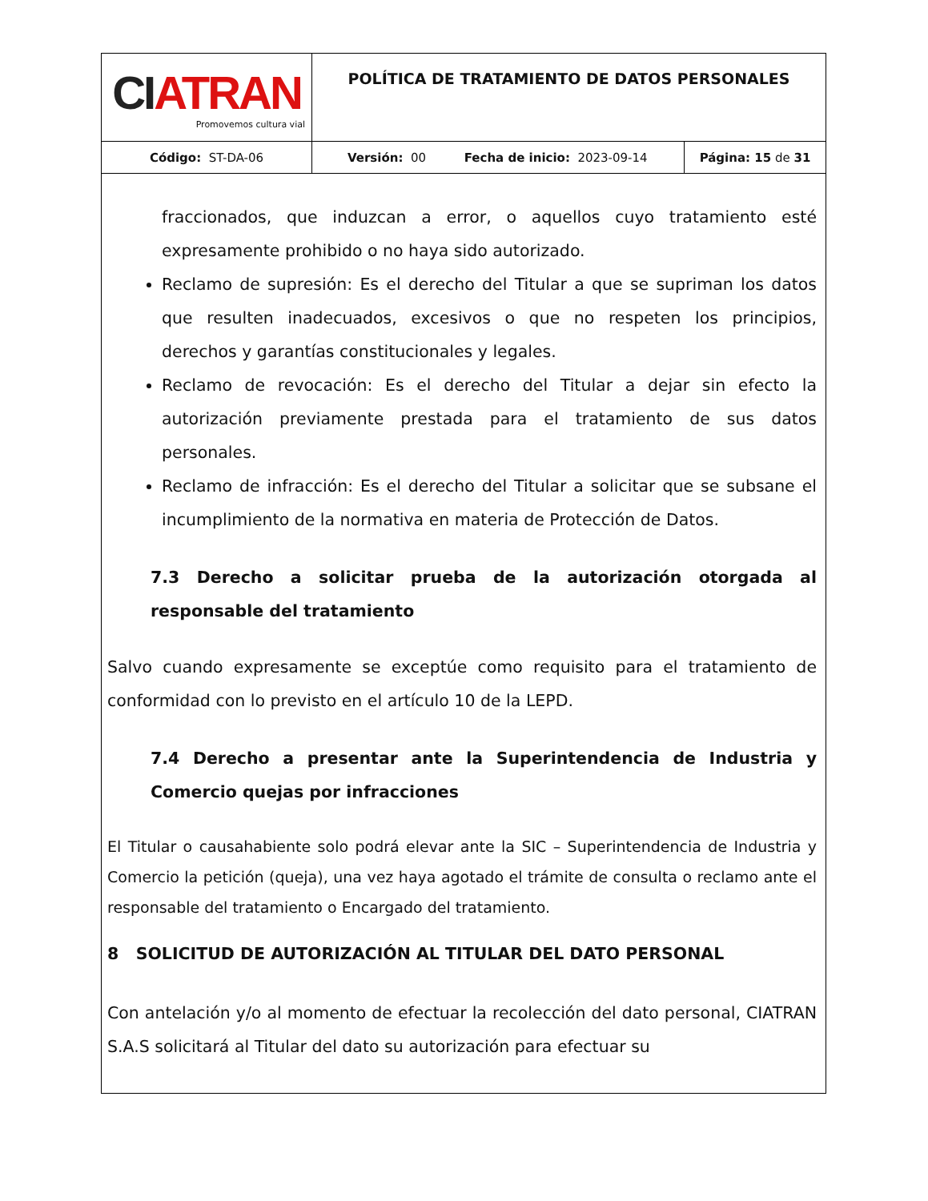| CI ATRAN Promovemos cultura vial | POLÍTICA DE TRATAMIENTO DE DATOS PERSONALES | |
| Código: ST-DA-06 | Versión: 00 Fecha de inicio: 2023-09-14 | Página: 15 de 31 |
fraccionados, que induzcan a error, o aquellos cuyo tratamiento esté expresamente prohibido o no haya sido autorizado.
Reclamo de supresión: Es el derecho del Titular a que se supriman los datos que resulten inadecuados, excesivos o que no respeten los principios, derechos y garantías constitucionales y legales.
Reclamo de revocación: Es el derecho del Titular a dejar sin efecto la autorización previamente prestada para el tratamiento de sus datos personales.
Reclamo de infracción: Es el derecho del Titular a solicitar que se subsane el incumplimiento de la normativa en materia de Protección de Datos.
7.3 Derecho a solicitar prueba de la autorización otorgada al responsable del tratamiento
Salvo cuando expresamente se exceptúe como requisito para el tratamiento de conformidad con lo previsto en el artículo 10 de la LEPD.
7.4 Derecho a presentar ante la Superintendencia de Industria y Comercio quejas por infracciones
El Titular o causahabiente solo podrá elevar ante la SIC – Superintendencia de Industria y Comercio la petición (queja), una vez haya agotado el trámite de consulta o reclamo ante el responsable del tratamiento o Encargado del tratamiento.
8 SOLICITUD DE AUTORIZACIÓN AL TITULAR DEL DATO PERSONAL
Con antelación y/o al momento de efectuar la recolección del dato personal, CIATRAN S.A.S solicitará al Titular del dato su autorización para efectuar su